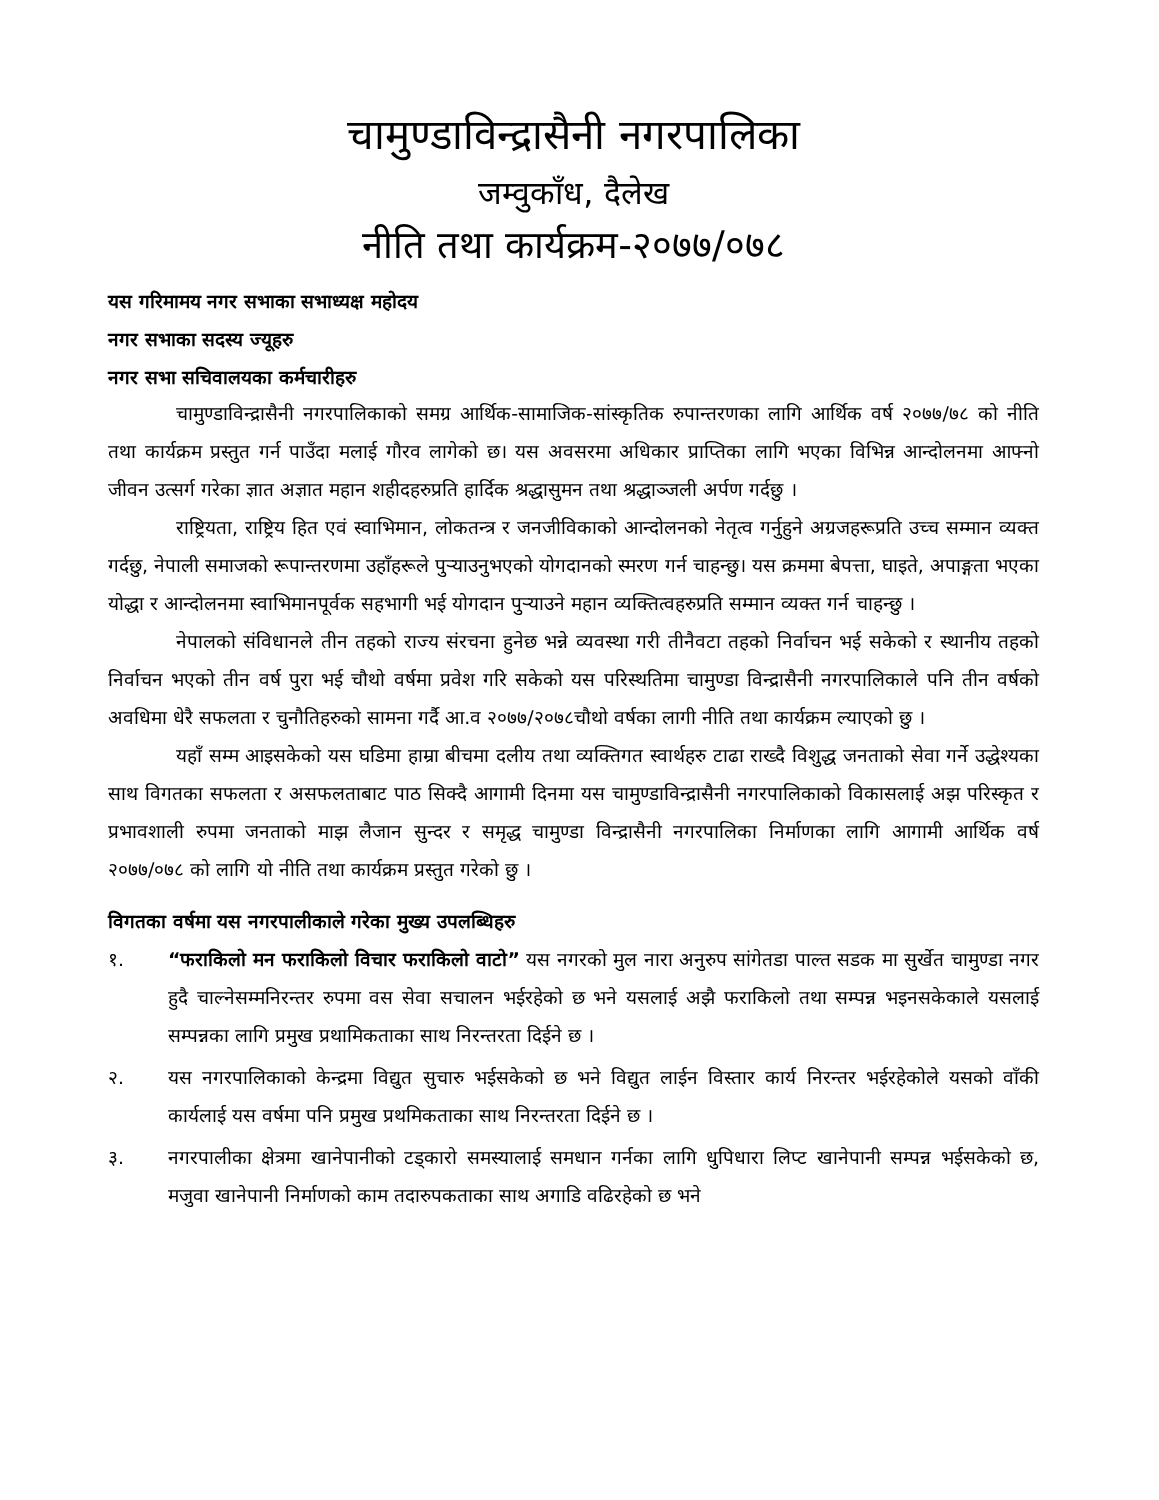चामुण्डाविन्द्रासैनी नगरपालिका
जम्वुकाँध, दैलेख
नीति तथा कार्यक्रम-२०७७/०७८
यस गरिमामय नगर सभाका सभाध्यक्ष महोदय
नगर सभाका सदस्य ज्यूहरु
नगर सभा सचिवालयका कर्मचारीहरु
चामुण्डाविन्द्रासैनी नगरपालिकाको समग्र आर्थिक-सामाजिक-सांस्कृतिक रुपान्तरणका लागि आर्थिक वर्ष २०७७/७८ को नीति तथा कार्यक्रम प्रस्तुत गर्न पाउँदा मलाई गौरव लागेको छ। यस अवसरमा अधिकार प्राप्तिका लागि भएका विभिन्न आन्दोलनमा आफ्नो जीवन उत्सर्ग गरेका ज्ञात अज्ञात महान शहीदहरुप्रति हार्दिक श्रद्धासुमन तथा श्रद्धाञ्जली अर्पण गर्दछु ।
राष्ट्रियता, राष्ट्रिय हित एवं स्वाभिमान, लोकतन्त्र र जनजीविकाको आन्दोलनको नेतृत्व गर्नुहुने अग्रजहरूप्रति उच्च सम्मान व्यक्त गर्दछु, नेपाली समाजको रूपान्तरणमा उहाँहरूले पुऱ्याउनुभएको योगदानको स्मरण गर्न चाहन्छु। यस क्रममा बेपत्ता, घाइते, अपाङ्गता भएका योद्धा र आन्दोलनमा स्वाभिमानपूर्वक सहभागी भई योगदान पुऱ्याउने महान व्यक्तित्वहरुप्रति सम्मान व्यक्त गर्न चाहन्छु ।
नेपालको संविधानले तीन तहको राज्य संरचना हुनेछ भन्ने व्यवस्था गरी तीनैवटा तहको निर्वाचन भई सकेको र स्थानीय तहको निर्वाचन भएको तीन वर्ष पुरा भई चौथो वर्षमा प्रवेश गरि सकेको यस परिस्थतिमा चामुण्डा विन्द्रासैनी नगरपालिकाले पनि तीन वर्षको अवधिमा धेरै सफलता र चुनौतिहरुको सामना गर्दै आ.व २०७७/२०७८चौथो वर्षका लागी नीति तथा कार्यक्रम ल्याएको छु ।
यहाँ सम्म आइसकेको यस घडिमा हाम्रा बीचमा दलीय तथा व्यक्तिगत स्वार्थहरु टाढा राख्दै विशुद्ध जनताको सेवा गर्ने उद्धेश्यका साथ विगतका सफलता र असफलताबाट पाठ सिक्दै आगामी दिनमा यस चामुण्डाविन्द्रासैनी नगरपालिकाको विकासलाई अझ परिस्कृत र प्रभावशाली रुपमा जनताको माझ लैजान सुन्दर र समृद्ध चामुण्डा विन्द्रासैनी नगरपालिका निर्माणका लागि आगामी आर्थिक वर्ष २०७७/०७८ को लागि यो नीति तथा कार्यक्रम प्रस्तुत गरेको छु ।
विगतका वर्षमा यस नगरपालीकाले गरेका मुख्य उपलब्धिहरु
१. “फराकिलो मन फराकिलो विचार फराकिलो वाटो” यस नगरको मुल नारा अनुरुप सांगेतडा पाल्त सडक मा सुर्खेत चामुण्डा नगर हुदै चाल्नेसम्मनिरन्तर रुपमा वस सेवा सचालन भईरहेको छ भने यसलाई अझै फराकिलो तथा सम्पन्न भइनसकेकाले यसलाई सम्पन्नका लागि प्रमुख प्रथामिकताका साथ निरन्तरता दिईने छ ।
२. यस नगरपालिकाको केन्द्रमा विद्युत सुचारु भईसकेको छ भने विद्युत लाईन विस्तार कार्य निरन्तर भईरहेकोले यसको वाँकी कार्यलाई यस वर्षमा पनि प्रमुख प्रथमिकताका साथ निरन्तरता दिईने छ ।
३. नगरपालीका क्षेत्रमा खानेपानीको टड्कारो समस्यालाई समधान गर्नका लागि धुपिधारा लिप्ट खानेपानी सम्पन्न भईसकेको छ, मजुवा खानेपानी निर्माणको काम तदारुपकताका साथ अगाडि वढिरहेको छ भने